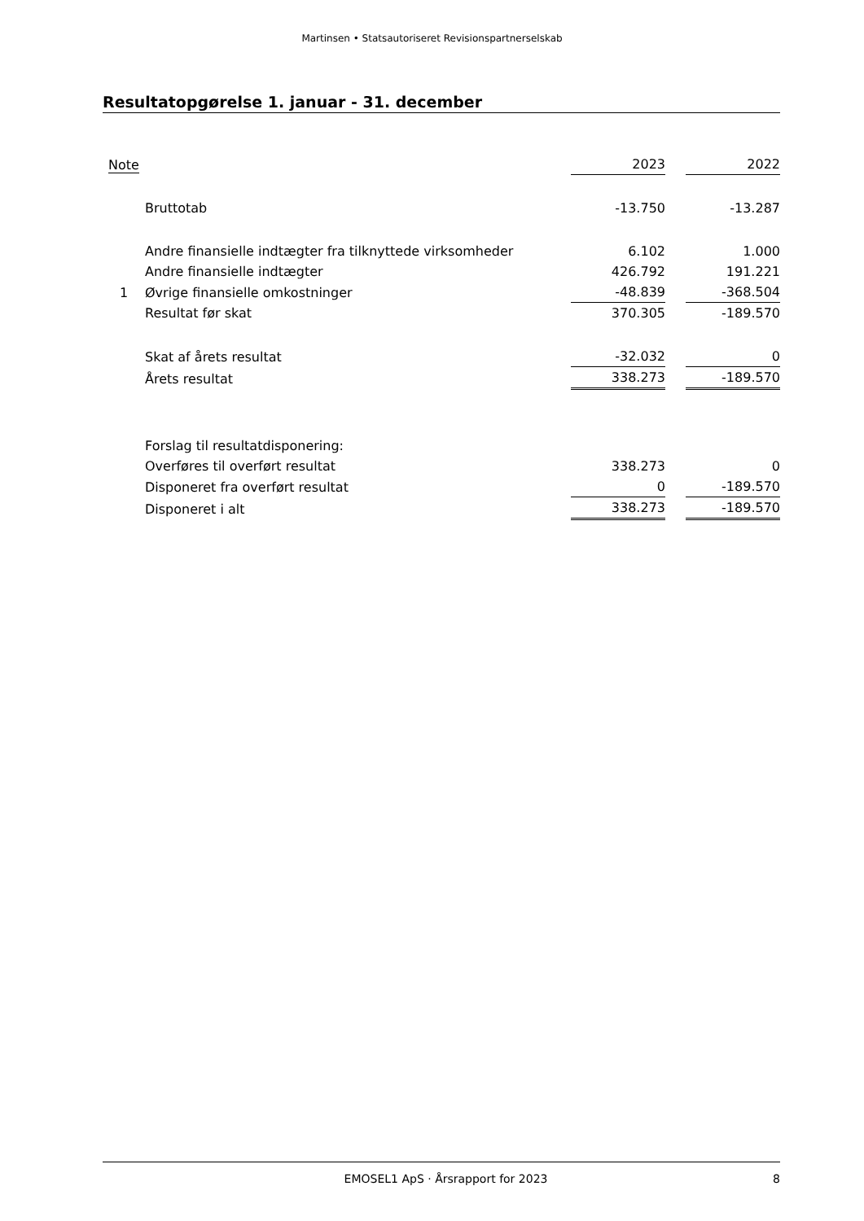Martinsen • Statsautoriseret Revisionspartnerselskab
Resultatopgørelse 1. januar - 31. december
| Note | | 2023 | | 2022 |
| --- | --- | --- | --- | --- |
| | Bruttotab | -13.750 | | -13.287 |
| | Andre finansielle indtægter fra tilknyttede virksomheder | 6.102 | | 1.000 |
| | Andre finansielle indtægter | 426.792 | | 191.221 |
| 1 | Øvrige finansielle omkostninger | -48.839 | | -368.504 |
| | Resultat før skat | 370.305 | | -189.570 |
| | Skat af årets resultat | -32.032 | | 0 |
| | Årets resultat | 338.273 | | -189.570 |
| | Forslag til resultatdisponering: | | | |
| | Overføres til overført resultat | 338.273 | | 0 |
| | Disponeret fra overført resultat | 0 | | -189.570 |
| | Disponeret i alt | 338.273 | | -189.570 |
EMOSEL1 ApS · Årsrapport for 2023 8